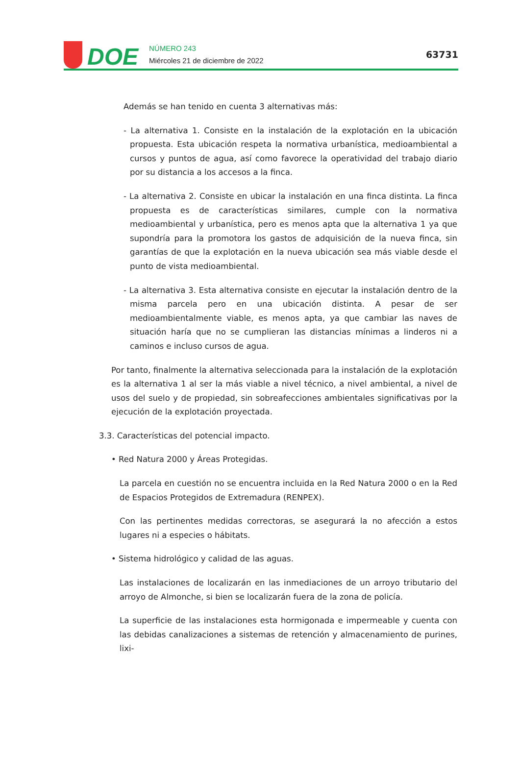DOE
NÚMERO 243
Miércoles 21 de diciembre de 2022
63731
Además se han tenido en cuenta 3 alternativas más:
- La alternativa 1. Consiste en la instalación de la explotación en la ubicación propuesta. Esta ubicación respeta la normativa urbanística, medioambiental a cursos y puntos de agua, así como favorece la operatividad del trabajo diario por su distancia a los accesos a la finca.
- La alternativa 2. Consiste en ubicar la instalación en una finca distinta. La finca propuesta es de características similares, cumple con la normativa medioambiental y urbanística, pero es menos apta que la alternativa 1 ya que supondría para la promotora los gastos de adquisición de la nueva finca, sin garantías de que la explotación en la nueva ubicación sea más viable desde el punto de vista medioambiental.
- La alternativa 3. Esta alternativa consiste en ejecutar la instalación dentro de la misma parcela pero en una ubicación distinta. A pesar de ser medioambientalmente viable, es menos apta, ya que cambiar las naves de situación haría que no se cumplieran las distancias mínimas a linderos ni a caminos e incluso cursos de agua.
Por tanto, finalmente la alternativa seleccionada para la instalación de la explotación es la alternativa 1 al ser la más viable a nivel técnico, a nivel ambiental, a nivel de usos del suelo y de propiedad, sin sobreafecciones ambientales significativas por la ejecución de la explotación proyectada.
3.3. Características del potencial impacto.
• Red Natura 2000 y Áreas Protegidas.
La parcela en cuestión no se encuentra incluida en la Red Natura 2000 o en la Red de Espacios Protegidos de Extremadura (RENPEX).
Con las pertinentes medidas correctoras, se asegurará la no afección a estos lugares ni a especies o hábitats.
• Sistema hidrológico y calidad de las aguas.
Las instalaciones de localizarán en las inmediaciones de un arroyo tributario del arroyo de Almonche, si bien se localizarán fuera de la zona de policía.
La superficie de las instalaciones esta hormigonada e impermeable y cuenta con las debidas canalizaciones a sistemas de retención y almacenamiento de purines, lixi-